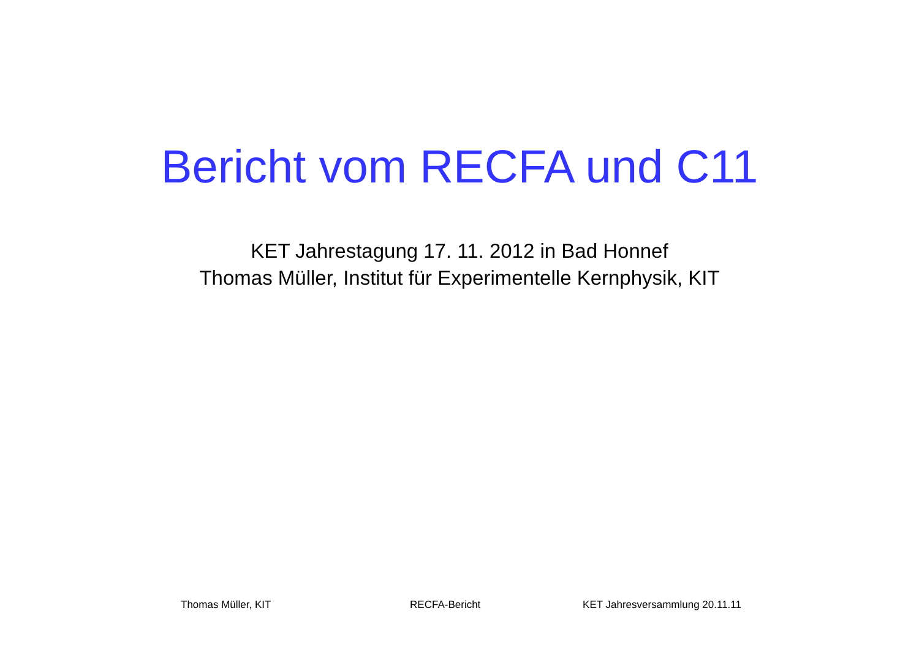Bericht vom RECFA und C11
KET Jahrestagung 17. 11. 2012 in Bad Honnef
Thomas Müller, Institut für Experimentelle Kernphysik, KIT
Thomas Müller, KIT RECFA-Bericht KET Jahresversammlung 20.11.11